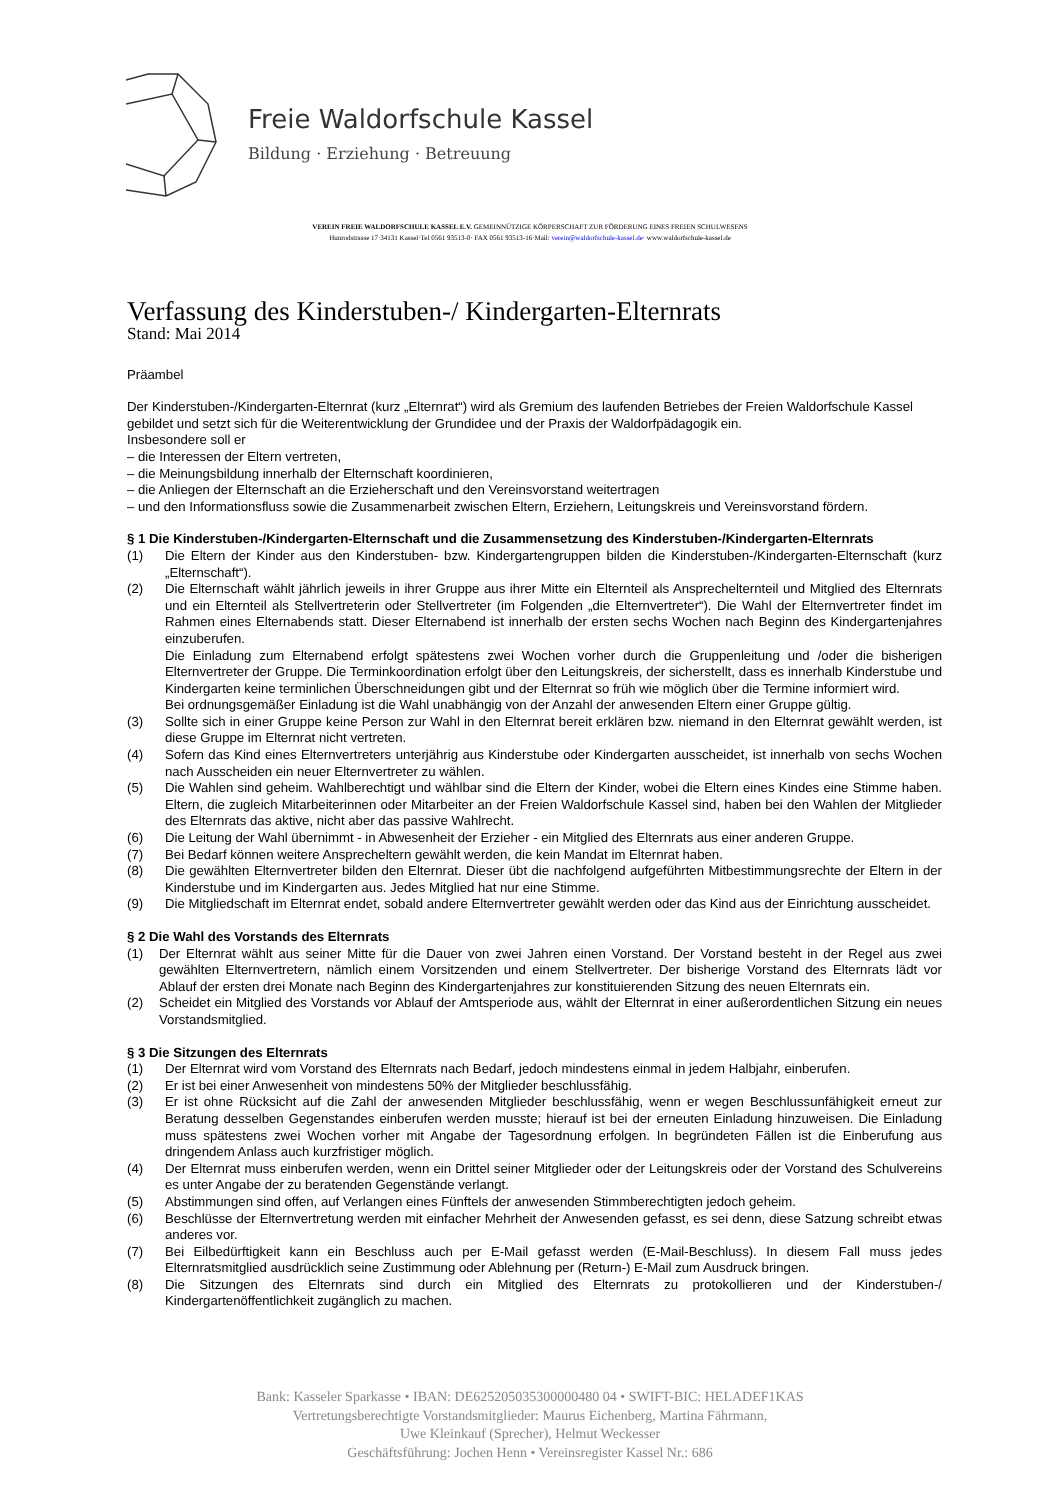Freie Waldorfschule Kassel
Bildung · Erziehung · Betreuung
VEREIN FREIE WALDORFSCHULE KASSEL E.V. GEMEINNÜTZIGE KÖRPERSCHAFT ZUR FÖRDERUNG EINES FREIEN SCHULWESENS
Hunrodstrasse 17·34131 Kassel·Tel 0561 93513-0· FAX 0561 93513-16·Mail: verein@waldorfschule-kassel.de· www.waldorfschule-kassel.de
Verfassung des Kinderstuben-/ Kindergarten-Elternrats
Stand: Mai 2014
Präambel
Der Kinderstuben-/Kindergarten-Elternrat (kurz „Elternrat“) wird als Gremium des laufenden Betriebes der Freien Waldorfschule Kassel gebildet und setzt sich für die Weiterentwicklung der Grundidee und der Praxis der Waldorfpädagogik ein.
Insbesondere soll er
– die Interessen der Eltern vertreten,
– die Meinungsbildung innerhalb der Elternschaft koordinieren,
– die Anliegen der Elternschaft an die Erzieherschaft und den Vereinsvorstand weitertragen
– und den Informationsfluss sowie die Zusammenarbeit zwischen Eltern, Erziehern, Leitungskreis und Vereinsvorstand fördern.
§ 1 Die Kinderstuben-/Kindergarten-Elternschaft und die Zusammensetzung des Kinderstuben-/Kindergarten-Elternrats
(1) Die Eltern der Kinder aus den Kinderstuben- bzw. Kindergartengruppen bilden die Kinderstuben-/Kindergarten-Elternschaft (kurz „Elternschaft“).
(2) Die Elternschaft wählt jährlich jeweils in ihrer Gruppe aus ihrer Mitte ein Elternteil als Ansprechelternteil und Mitglied des Elternrats und ein Elternteil als Stellvertreterin oder Stellvertreter (im Folgenden „die Elternvertreter“). Die Wahl der Elternvertreter findet im Rahmen eines Elternabends statt. Dieser Elternabend ist innerhalb der ersten sechs Wochen nach Beginn des Kindergartenjahres einzuberufen.
Die Einladung zum Elternabend erfolgt spätestens zwei Wochen vorher durch die Gruppenleitung und /oder die bisherigen Elternvertreter der Gruppe. Die Terminkoordination erfolgt über den Leitungskreis, der sicherstellt, dass es innerhalb Kinderstube und Kindergarten keine terminlichen Überschneidungen gibt und der Elternrat so früh wie möglich über die Termine informiert wird.
Bei ordnungsgemäßer Einladung ist die Wahl unabhängig von der Anzahl der anwesenden Eltern einer Gruppe gültig.
(3) Sollte sich in einer Gruppe keine Person zur Wahl in den Elternrat bereit erklären bzw. niemand in den Elternrat gewählt werden, ist diese Gruppe im Elternrat nicht vertreten.
(4) Sofern das Kind eines Elternvertreters unterjährig aus Kinderstube oder Kindergarten ausscheidet, ist innerhalb von sechs Wochen nach Ausscheiden ein neuer Elternvertreter zu wählen.
(5) Die Wahlen sind geheim. Wahlberechtigt und wählbar sind die Eltern der Kinder, wobei die Eltern eines Kindes eine Stimme haben. Eltern, die zugleich Mitarbeiterinnen oder Mitarbeiter an der Freien Waldorfschule Kassel sind, haben bei den Wahlen der Mitglieder des Elternrats das aktive, nicht aber das passive Wahlrecht.
(6) Die Leitung der Wahl übernimmt - in Abwesenheit der Erzieher - ein Mitglied des Elternrats aus einer anderen Gruppe.
(7) Bei Bedarf können weitere Ansprecheltern gewählt werden, die kein Mandat im Elternrat haben.
(8) Die gewählten Elternvertreter bilden den Elternrat. Dieser übt die nachfolgend aufgeführten Mitbestimmungsrechte der Eltern in der Kinderstube und im Kindergarten aus. Jedes Mitglied hat nur eine Stimme.
(9) Die Mitgliedschaft im Elternrat endet, sobald andere Elternvertreter gewählt werden oder das Kind aus der Einrichtung ausscheidet.
§ 2 Die Wahl des Vorstands des Elternrats
(1) Der Elternrat wählt aus seiner Mitte für die Dauer von zwei Jahren einen Vorstand. Der Vorstand besteht in der Regel aus zwei gewählten Elternvertretern, nämlich einem Vorsitzenden und einem Stellvertreter. Der bisherige Vorstand des Elternrats lädt vor Ablauf der ersten drei Monate nach Beginn des Kindergartenjahres zur konstituierenden Sitzung des neuen Elternrats ein.
(2) Scheidet ein Mitglied des Vorstands vor Ablauf der Amtsperiode aus, wählt der Elternrat in einer außerordentlichen Sitzung ein neues Vorstandsmitglied.
§ 3 Die Sitzungen des Elternrats
(1) Der Elternrat wird vom Vorstand des Elternrats nach Bedarf, jedoch mindestens einmal in jedem Halbjahr, einberufen.
(2) Er ist bei einer Anwesenheit von mindestens 50% der Mitglieder beschlussfähig.
(3) Er ist ohne Rücksicht auf die Zahl der anwesenden Mitglieder beschlussfähig, wenn er wegen Beschlussunfähigkeit erneut zur Beratung desselben Gegenstandes einberufen werden musste; hierauf ist bei der erneuten Einladung hinzuweisen. Die Einladung muss spätestens zwei Wochen vorher mit Angabe der Tagesordnung erfolgen. In begründeten Fällen ist die Einberufung aus dringendem Anlass auch kurzfristiger möglich.
(4) Der Elternrat muss einberufen werden, wenn ein Drittel seiner Mitglieder oder der Leitungskreis oder der Vorstand des Schulvereins es unter Angabe der zu beratenden Gegenstände verlangt.
(5) Abstimmungen sind offen, auf Verlangen eines Fünftels der anwesenden Stimmberechtigten jedoch geheim.
(6) Beschlüsse der Elternvertretung werden mit einfacher Mehrheit der Anwesenden gefasst, es sei denn, diese Satzung schreibt etwas anderes vor.
(7) Bei Eilbedürftigkeit kann ein Beschluss auch per E-Mail gefasst werden (E-Mail-Beschluss). In diesem Fall muss jedes Elternratsmitglied ausdrücklich seine Zustimmung oder Ablehnung per (Return-) E-Mail zum Ausdruck bringen.
(8) Die Sitzungen des Elternrats sind durch ein Mitglied des Elternrats zu protokollieren und der Kinderstuben-/ Kindergartenöffentlichkeit zugänglich zu machen.
Bank: Kasseler Sparkasse • IBAN: DE625205035300000480 04 • SWIFT-BIC: HELADEF1KAS
Vertretungsberechtigte Vorstandsmitglieder: Maurus Eichenberg, Martina Fährmann,
Uwe Kleinkauf (Sprecher), Helmut Weckesser
Geschäftsführung: Jochen Henn • Vereinsregister Kassel Nr.: 686